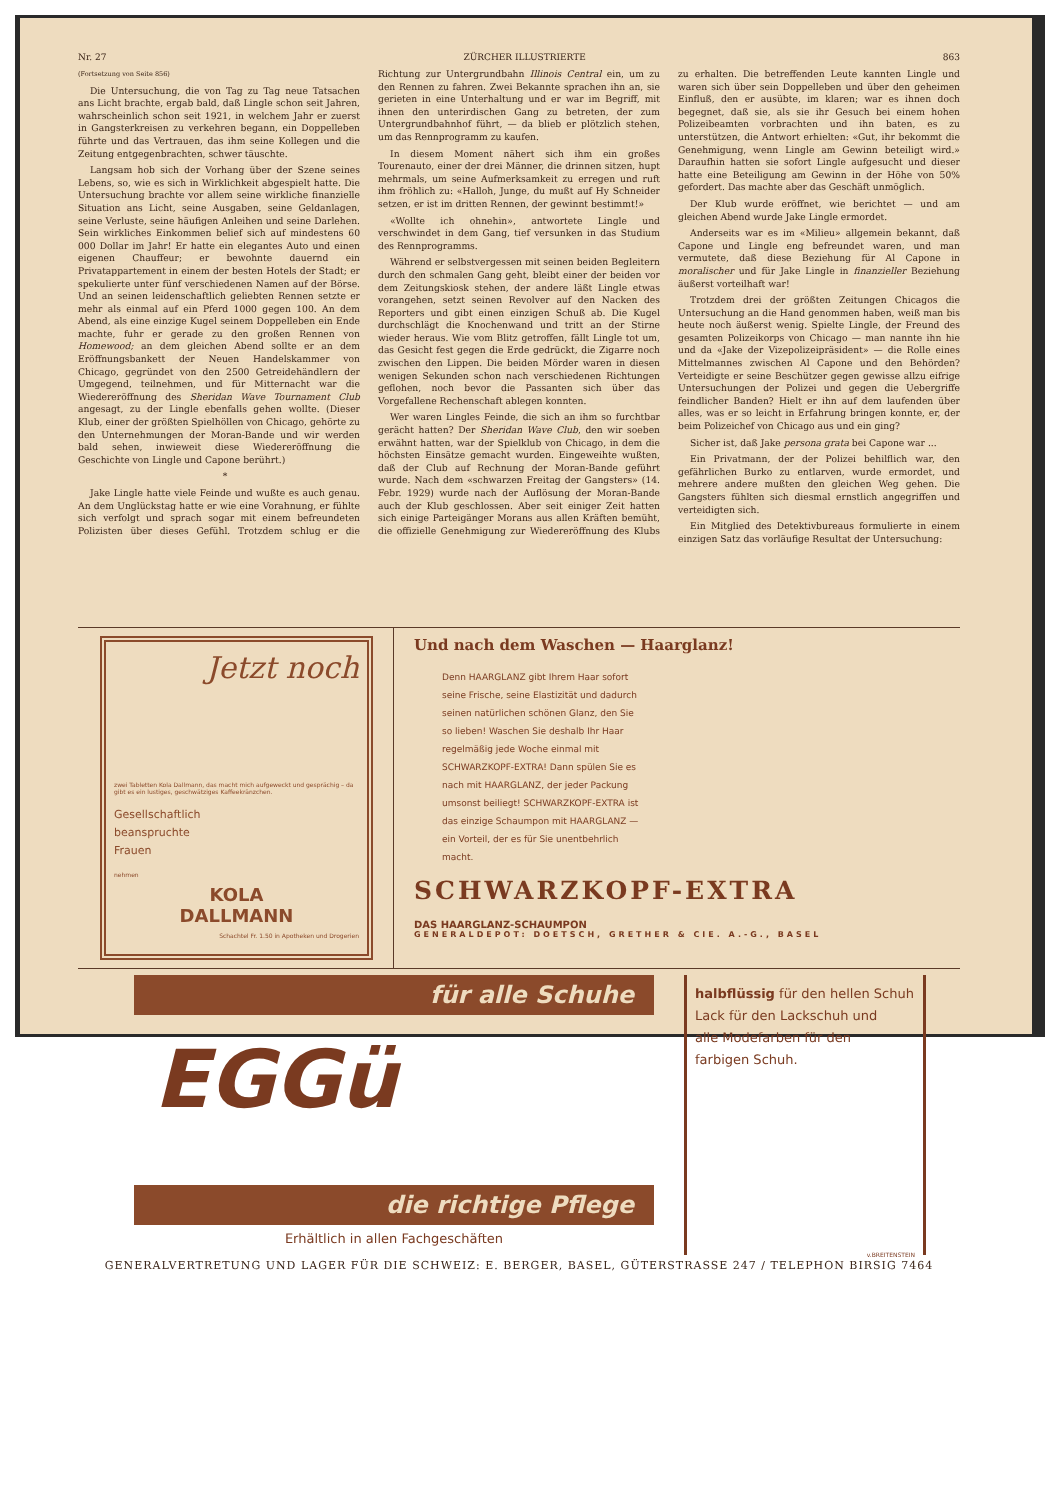Nr. 27 ZÜRCHER ILLUSTRIERTE 863
(Fortsetzung von Seite 856)
Die Untersuchung, die von Tag zu Tag neue Tatsachen ans Licht brachte, ergab bald, daß Lingle schon seit Jahren, wahrscheinlich schon seit 1921, in welchem Jahr er zuerst in Gangsterkreisen zu verkehren begann, ein Doppelleben führte und das Vertrauen, das ihm seine Kollegen und die Zeitung entgegenbrachten, schwer täuschte.
Langsam hob sich der Vorhang über der Szene seines Lebens, so, wie es sich in Wirklichkeit abgespielt hatte. Die Untersuchung brachte vor allem seine wirkliche finanzielle Situation ans Licht, seine Ausgaben, seine Geldanlagen, seine Verluste, seine häufigen Anleihen und seine Darlehen. Sein wirkliches Einkommen belief sich auf mindestens 60 000 Dollar im Jahr! Er hatte ein elegantes Auto und einen eigenen Chauffeur; er bewohnte dauernd ein Privatappartement in einem der besten Hotels der Stadt; er spekulierte unter fünf verschiedenen Namen auf der Börse. Und an seinen leidenschaftlich geliebten Rennen setzte er mehr als einmal auf ein Pferd 1000 gegen 100. An dem Abend, als eine einzige Kugel seinem Doppelleben ein Ende machte, fuhr er gerade zu den großen Rennen von Homewood; an dem gleichen Abend sollte er an dem Eröffnungsbankett der Neuen Handelskammer von Chicago, gegründet von den 2500 Getreidehändlern der Umgegend, teilnehmen, und für Mitternacht war die Wiedereröffnung des Sheridan Wave Tournament Club angesagt, zu der Lingle ebenfalls gehen wollte. (Dieser Klub, einer der größten Spielhöllen von Chicago, gehörte zu den Unternehmungen der Moran-Bande und wir werden bald sehen, inwieweit diese Wiedereröffnung die Geschichte von Lingle und Capone berührt.)
*
Jake Lingle hatte viele Feinde und wußte es auch genau. An dem Unglückstag hatte er wie eine Vorahnung, er fühlte sich verfolgt und sprach sogar mit einem befreundeten Polizisten über dieses Gefühl. Trotzdem schlug er die Richtung zur Untergrundbahn Illinois Central ein, um zu den Rennen zu fahren. Zwei Bekannte sprachen ihn an, sie gerieten in eine Unterhaltung und er war im Begriff, mit ihnen den unterirdischen Gang zu betreten, der zum Untergrundbahnhof führt, — da blieb er plötzlich stehen, um das Rennprogramm zu kaufen.
In diesem Moment nähert sich ihm ein großes Tourenauto, einer der drei Männer, die drinnen sitzen, hupt mehrmals, um seine Aufmerksamkeit zu erregen und ruft ihm fröhlich zu: «Halloh, Junge, du mußt auf Hy Schneider setzen, er ist im dritten Rennen, der gewinnt bestimmt!»
«Wollte ich ohnehin», antwortete Lingle und verschwindet in dem Gang, tief versunken in das Studium des Rennprogramms.
Während er selbstvergessen mit seinen beiden Begleitern durch den schmalen Gang geht, bleibt einer der beiden vor dem Zeitungskiosk stehen, der andere läßt Lingle etwas vorangehen, setzt seinen Revolver auf den Nacken des Reporters und gibt einen einzigen Schuß ab. Die Kugel durchschlägt die Knochenwand und tritt an der Stirne wieder heraus. Wie vom Blitz getroffen, fällt Lingle tot um, das Gesicht fest gegen die Erde gedrückt, die Zigarre noch zwischen den Lippen. Die beiden Mörder waren in diesen wenigen Sekunden schon nach verschiedenen Richtungen geflohen, noch bevor die Passanten sich über das Vorgefallene Rechenschaft ablegen konnten.
Wer waren Lingles Feinde, die sich an ihm so furchtbar gerächt hatten? Der Sheridan Wave Club, den wir soeben erwähnt hatten, war der Spielklub von Chicago, in dem die höchsten Einsätze gemacht wurden. Eingeweihte wußten, daß der Club auf Rechnung der Moran-Bande geführt wurde. Nach dem «schwarzen Freitag der Gangsters» (14. Febr. 1929) wurde nach der Auflösung der Moran-Bande auch der Klub geschlossen. Aber seit einiger Zeit hatten sich einige Parteigänger Morans aus allen Kräften bemüht, die offizielle Genehmigung zur Wiedereröffnung des Klubs zu erhalten. Die betreffenden Leute kannten Lingle und waren sich über sein Doppelleben und über den geheimen Einfluß, den er ausübte, im klaren; war es ihnen doch begegnet, daß sie, als sie ihr Gesuch bei einem hohen Polizeibeamten vorbrachten und ihn baten, es zu unterstützen, die Antwort erhielten: «Gut, ihr bekommt die Genehmigung, wenn Lingle am Gewinn beteiligt wird.» Daraufhin hatten sie sofort Lingle aufgesucht und dieser hatte eine Beteiligung am Gewinn in der Höhe von 50% gefordert. Das machte aber das Geschäft unmöglich.
Der Klub wurde eröffnet, wie berichtet — und am gleichen Abend wurde Jake Lingle ermordet.
Anderseits war es im «Milieu» allgemein bekannt, daß Capone und Lingle eng befreundet waren, und man vermutete, daß diese Beziehung für Al Capone in moralischer und für Jake Lingle in finanzieller Beziehung äußerst vorteilhaft war!
Trotzdem drei der größten Zeitungen Chicagos die Untersuchung an die Hand genommen haben, weiß man bis heute noch äußerst wenig. Spielte Lingle, der Freund des gesamten Polizeikorps von Chicago — man nannte ihn hie und da «Jake der Vizepolizeipräsident» — die Rolle eines Mittelmannes zwischen Al Capone und den Behörden? Verteidigte er seine Beschützer gegen gewisse allzu eifrige Untersuchungen der Polizei und gegen die Uebergriffe feindlicher Banden? Hielt er ihn auf dem laufenden über alles, was er so leicht in Erfahrung bringen konnte, er, der beim Polizeichef von Chicago aus und ein ging?
Sicher ist, daß Jake persona grata bei Capone war ...
Ein Privatmann, der der Polizei behilflich war, den gefährlichen Burko zu entlarven, wurde ermordet, und mehrere andere mußten den gleichen Weg gehen. Die Gangsters fühlten sich diesmal ernstlich angegriffen und verteidigten sich.
Ein Mitglied des Detektivbureaus formulierte in einem einzigen Satz das vorläufige Resultat der Untersuchung:
Jetzt noch
zwei Tabletten Kola Dallmann, das macht mich aufgeweckt und gesprächig – da gibt es ein lustiges, geschwätziges Kaffeekränzchen.
Gesellschaftlich
beanspruchte
Frauen
nehmen
KOLA
DALLMANN
Schachtel Fr. 1.50 in Apotheken und Drogerien
Und nach dem Waschen — Haarglanz!
Denn HAARGLANZ gibt Ihrem Haar sofort seine Frische, seine Elastizität und dadurch seinen natürlichen schönen Glanz, den Sie so lieben! Waschen Sie deshalb Ihr Haar regelmäßig jede Woche einmal mit SCHWARZKOPF-EXTRA! Dann spülen Sie es nach mit HAARGLANZ, der jeder Packung umsonst beiliegt! SCHWARZKOPF-EXTRA ist das einzige Schaumpon mit HAARGLANZ — ein Vorteil, der es für Sie unentbehrlich macht.
SCHWARZKOPF-EXTRA
DAS HAARGLANZ-SCHAUMPON
GENERALDEPOT: DOETSCH, GRETHER & CIE. A.-G., BASEL
für alle Schuhe
EGGü
die richtige Pflege
Erhältlich in allen Fachgeschäften
halbflüssig für den hellen Schuh
Lack für den Lackschuh und
alle Modefarben für den
farbigen Schuh.
v.BREITENSTEIN
GENERALVERTRETUNG UND LAGER FÜR DIE SCHWEIZ: E. BERGER, BASEL, GÜTERSTRASSE 247 / TELEPHON BIRSIG 7464